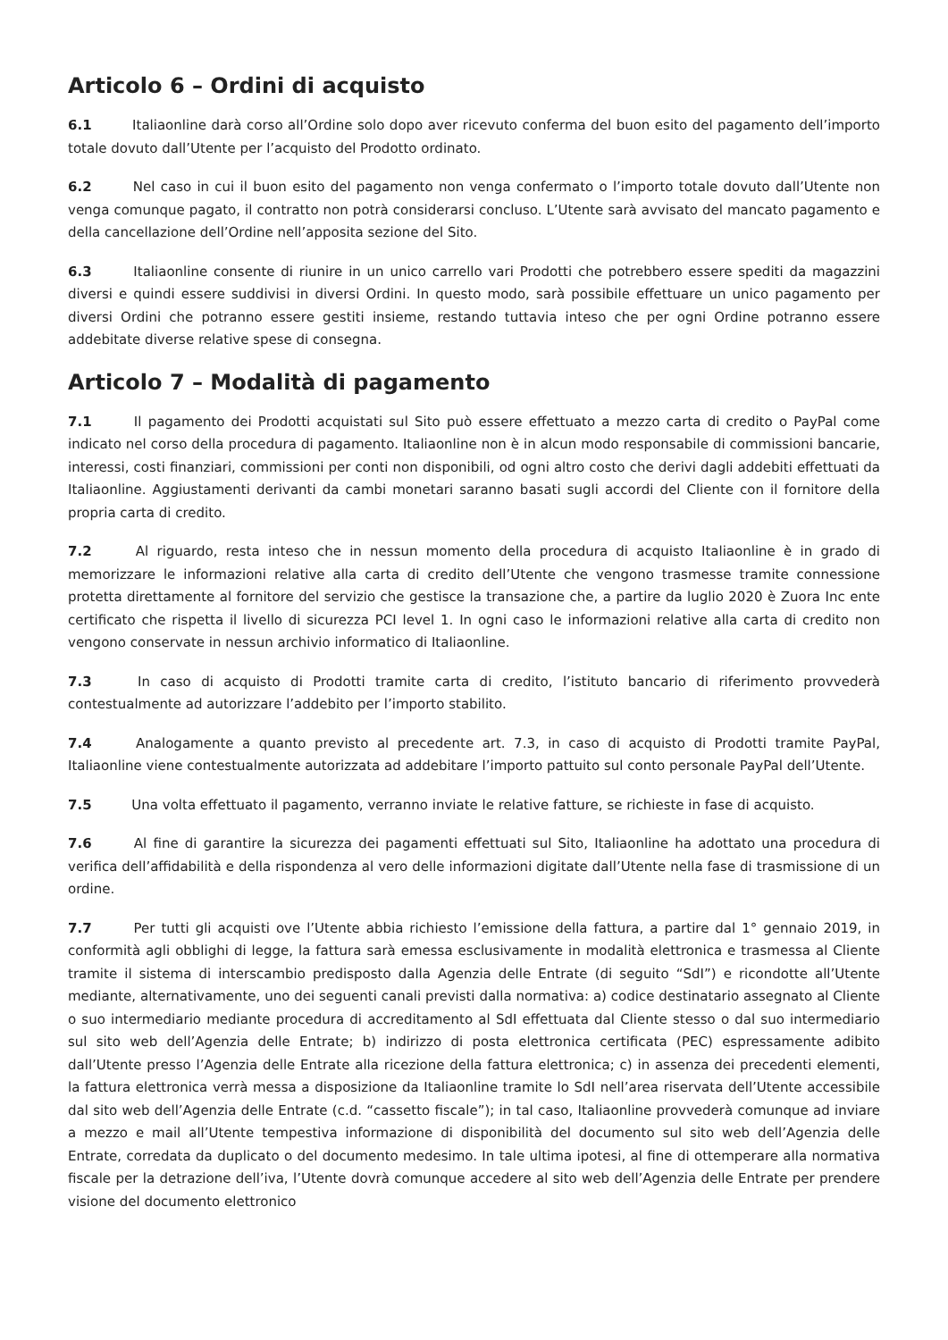Articolo 6 – Ordini di acquisto
6.1 Italiaonline darà corso all’Ordine solo dopo aver ricevuto conferma del buon esito del pagamento dell’importo totale dovuto dall’Utente per l’acquisto del Prodotto ordinato.
6.2 Nel caso in cui il buon esito del pagamento non venga confermato o l’importo totale dovuto dall’Utente non venga comunque pagato, il contratto non potrà considerarsi concluso. L’Utente sarà avvisato del mancato pagamento e della cancellazione dell’Ordine nell’apposita sezione del Sito.
6.3 Italiaonline consente di riunire in un unico carrello vari Prodotti che potrebbero essere spediti da magazzini diversi e quindi essere suddivisi in diversi Ordini. In questo modo, sarà possibile effettuare un unico pagamento per diversi Ordini che potranno essere gestiti insieme, restando tuttavia inteso che per ogni Ordine potranno essere addebitate diverse relative spese di consegna.
Articolo 7 – Modalità di pagamento
7.1 Il pagamento dei Prodotti acquistati sul Sito può essere effettuato a mezzo carta di credito o PayPal come indicato nel corso della procedura di pagamento. Italiaonline non è in alcun modo responsabile di commissioni bancarie, interessi, costi finanziari, commissioni per conti non disponibili, od ogni altro costo che derivi dagli addebiti effettuati da Italiaonline. Aggiustamenti derivanti da cambi monetari saranno basati sugli accordi del Cliente con il fornitore della propria carta di credito.
7.2 Al riguardo, resta inteso che in nessun momento della procedura di acquisto Italiaonline è in grado di memorizzare le informazioni relative alla carta di credito dell’Utente che vengono trasmesse tramite connessione protetta direttamente al fornitore del servizio che gestisce la transazione che, a partire da luglio 2020 è Zuora Inc ente certificato che rispetta il livello di sicurezza PCI level 1. In ogni caso le informazioni relative alla carta di credito non vengono conservate in nessun archivio informatico di Italiaonline.
7.3 In caso di acquisto di Prodotti tramite carta di credito, l’istituto bancario di riferimento provvederà contestualmente ad autorizzare l’addebito per l’importo stabilito.
7.4 Analogamente a quanto previsto al precedente art. 7.3, in caso di acquisto di Prodotti tramite PayPal, Italiaonline viene contestualmente autorizzata ad addebitare l’importo pattuito sul conto personale PayPal dell’Utente.
7.5 Una volta effettuato il pagamento, verranno inviate le relative fatture, se richieste in fase di acquisto.
7.6 Al fine di garantire la sicurezza dei pagamenti effettuati sul Sito, Italiaonline ha adottato una procedura di verifica dell’affidabilità e della rispondenza al vero delle informazioni digitate dall’Utente nella fase di trasmissione di un ordine.
7.7 Per tutti gli acquisti ove l’Utente abbia richiesto l’emissione della fattura, a partire dal 1° gennaio 2019, in conformità agli obblighi di legge, la fattura sarà emessa esclusivamente in modalità elettronica e trasmessa al Cliente tramite il sistema di interscambio predisposto dalla Agenzia delle Entrate (di seguito “SdI”) e ricondotte all’Utente mediante, alternativamente, uno dei seguenti canali previsti dalla normativa: a) codice destinatario assegnato al Cliente o suo intermediario mediante procedura di accreditamento al SdI effettuata dal Cliente stesso o dal suo intermediario sul sito web dell’Agenzia delle Entrate; b) indirizzo di posta elettronica certificata (PEC) espressamente adibito dall’Utente presso l’Agenzia delle Entrate alla ricezione della fattura elettronica; c) in assenza dei precedenti elementi, la fattura elettronica verrà messa a disposizione da Italiaonline tramite lo SdI nell’area riservata dell’Utente accessibile dal sito web dell’Agenzia delle Entrate (c.d. “cassetto fiscale”); in tal caso, Italiaonline provvederà comunque ad inviare a mezzo e mail all’Utente tempestiva informazione di disponibilità del documento sul sito web dell’Agenzia delle Entrate, corredata da duplicato o del documento medesimo. In tale ultima ipotesi, al fine di ottemperare alla normativa fiscale per la detrazione dell’iva, l’Utente dovrà comunque accedere al sito web dell’Agenzia delle Entrate per prendere visione del documento elettronico